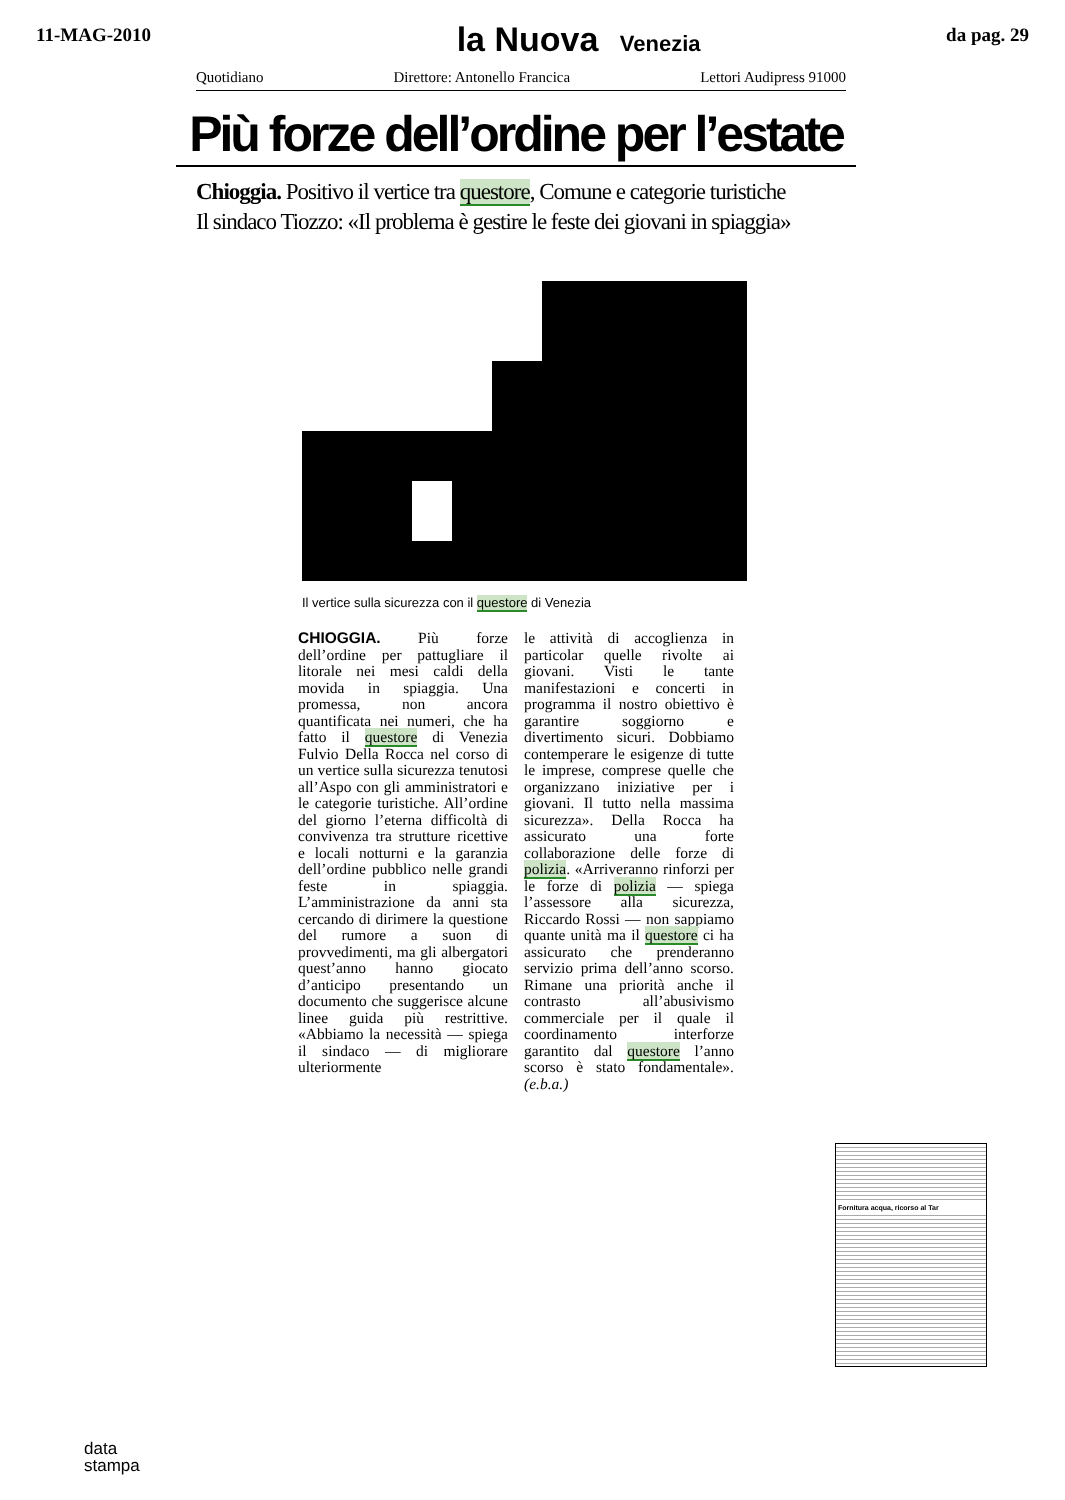11-MAG-2010
la Nuova Venezia
da pag. 29
Quotidiano Direttore: Antonello Francica Lettori Audipress 91000
Più forze dell’ordine per l’estate
Chioggia. Positivo il vertice tra questore, Comune e categorie turistiche
Il sindaco Tiozzo: «Il problema è gestire le feste dei giovani in spiaggia»
Il vertice sulla sicurezza con il questore di Venezia
CHIOGGIA. Più forze dell’ordine per pattugliare il litorale nei mesi caldi della movida in spiaggia. Una promessa, non ancora quantificata nei numeri, che ha fatto il questore di Venezia Fulvio Della Rocca nel corso di un vertice sulla sicurezza tenutosi all’Aspo con gli amministratori e le categorie turistiche. All’ordine del giorno l’eterna difficoltà di convivenza tra strutture ricettive e locali notturni e la garanzia dell’ordine pubblico nelle grandi feste in spiaggia. L’amministrazione da anni sta cercando di dirimere la questione del rumore a suon di provvedimenti, ma gli albergatori quest’anno hanno giocato d’anticipo presentando un documento che suggerisce alcune linee guida più restrittive. «Abbiamo la necessità — spiega il sindaco — di migliorare ulteriormente
le attività di accoglienza in particolar quelle rivolte ai giovani. Visti le tante manifestazioni e concerti in programma il nostro obiettivo è garantire soggiorno e divertimento sicuri. Dobbiamo contemperare le esigenze di tutte le imprese, comprese quelle che organizzano iniziative per i giovani. Il tutto nella massima sicurezza». Della Rocca ha assicurato una forte collaborazione delle forze di polizia. «Arriveranno rinforzi per le forze di polizia — spiega l’assessore alla sicurezza, Riccardo Rossi — non sappiamo quante unità ma il questore ci ha assicurato che prenderanno servizio prima dell’anno scorso. Rimane una priorità anche il contrasto all’abusivismo commerciale per il quale il coordinamento interforze garantito dal questore l’anno scorso è stato fondamentale». (e.b.a.)
Fornitura acqua, ricorso al Tar
data
stampa